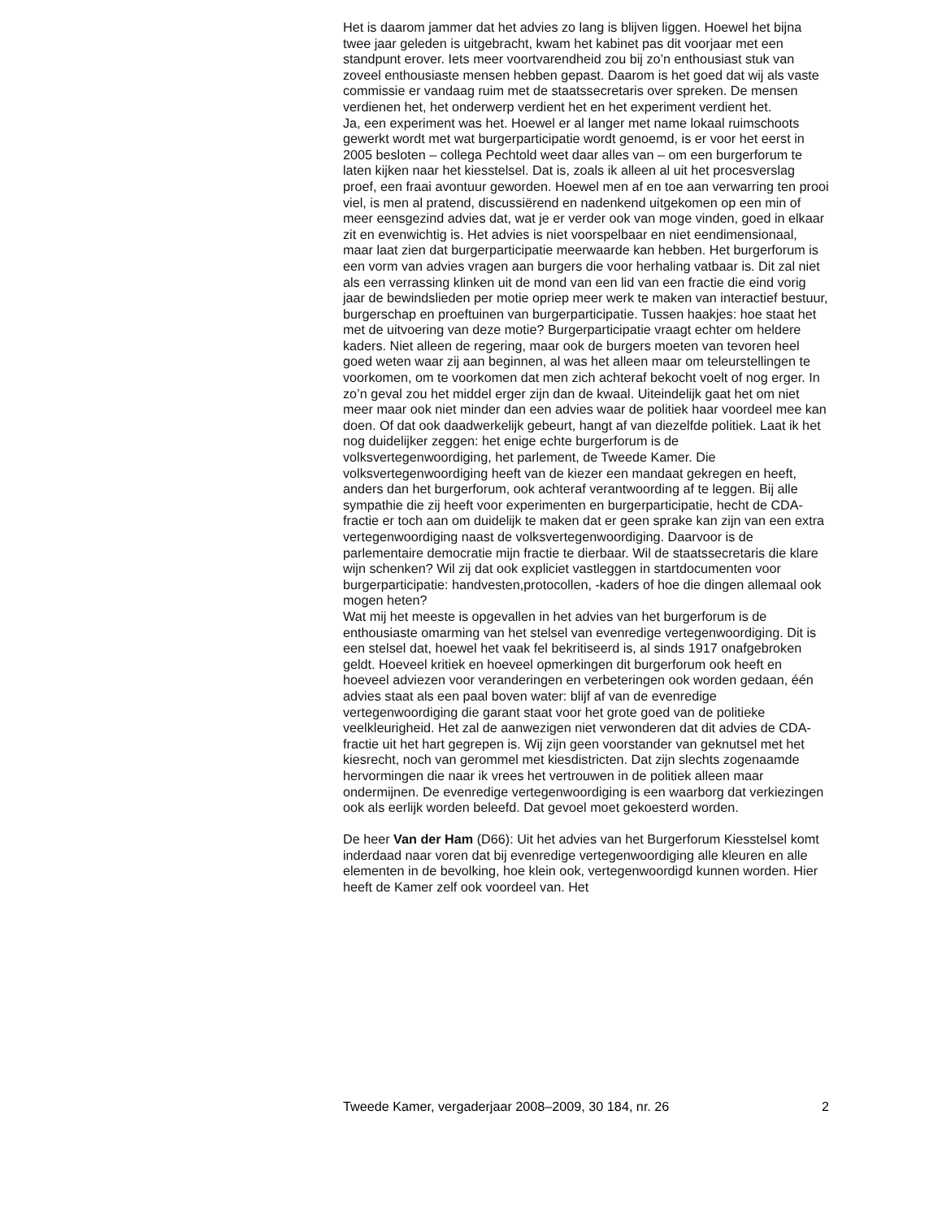Het is daarom jammer dat het advies zo lang is blijven liggen. Hoewel het bijna twee jaar geleden is uitgebracht, kwam het kabinet pas dit voorjaar met een standpunt erover. Iets meer voortvarendheid zou bij zo’n enthousiast stuk van zoveel enthousiaste mensen hebben gepast. Daarom is het goed dat wij als vaste commissie er vandaag ruim met de staatssecretaris over spreken. De mensen verdienen het, het onderwerp verdient het en het experiment verdient het.
Ja, een experiment was het. Hoewel er al langer met name lokaal ruimschoots gewerkt wordt met wat burgerparticipatie wordt genoemd, is er voor het eerst in 2005 besloten – collega Pechtold weet daar alles van – om een burgerforum te laten kijken naar het kiesstelsel. Dat is, zoals ik alleen al uit het procesverslag proef, een fraai avontuur geworden. Hoewel men af en toe aan verwarring ten prooi viel, is men al pratend, discussiërend en nadenkend uitgekomen op een min of meer eensgezind advies dat, wat je er verder ook van moge vinden, goed in elkaar zit en evenwichtig is. Het advies is niet voorspelbaar en niet eendimensionaal, maar laat zien dat burgerparticipatie meerwaarde kan hebben. Het burgerforum is een vorm van advies vragen aan burgers die voor herhaling vatbaar is. Dit zal niet als een verrassing klinken uit de mond van een lid van een fractie die eind vorig jaar de bewindslieden per motie opriep meer werk te maken van interactief bestuur, burgerschap en proeftuinen van burgerparticipatie. Tussen haakjes: hoe staat het met de uitvoering van deze motie? Burgerparticipatie vraagt echter om heldere kaders. Niet alleen de regering, maar ook de burgers moeten van tevoren heel goed weten waar zij aan beginnen, al was het alleen maar om teleurstellingen te voorkomen, om te voorkomen dat men zich achteraf bekocht voelt of nog erger. In zo’n geval zou het middel erger zijn dan de kwaal. Uiteindelijk gaat het om niet meer maar ook niet minder dan een advies waar de politiek haar voordeel mee kan doen. Of dat ook daadwerkelijk gebeurt, hangt af van diezelfde politiek. Laat ik het nog duidelijker zeggen: het enige echte burgerforum is de volksvertegenwoordiging, het parlement, de Tweede Kamer. Die volksvertegenwoordiging heeft van de kiezer een mandaat gekregen en heeft, anders dan het burgerforum, ook achteraf verantwoording af te leggen. Bij alle sympathie die zij heeft voor experimenten en burgerparticipatie, hecht de CDA-fractie er toch aan om duidelijk te maken dat er geen sprake kan zijn van een extra vertegenwoordiging naast de volksvertegenwoordiging. Daarvoor is de parlementaire democratie mijn fractie te dierbaar. Wil de staatssecretaris die klare wijn schenken? Wil zij dat ook expliciet vastleggen in startdocumenten voor burgerparticipatie: handvesten,protocollen, -kaders of hoe die dingen allemaal ook mogen heten?
Wat mij het meeste is opgevallen in het advies van het burgerforum is de enthousiaste omarming van het stelsel van evenredige vertegenwoordiging. Dit is een stelsel dat, hoewel het vaak fel bekritiseerd is, al sinds 1917 onafgebroken geldt. Hoeveel kritiek en hoeveel opmerkingen dit burgerforum ook heeft en hoeveel adviezen voor veranderingen en verbeteringen ook worden gedaan, één advies staat als een paal boven water: blijf af van de evenredige vertegenwoordiging die garant staat voor het grote goed van de politieke veelkleurigheid. Het zal de aanwezigen niet verwonderen dat dit advies de CDA-fractie uit het hart gegrepen is. Wij zijn geen voorstander van geknutsel met het kiesrecht, noch van gerommel met kiesdistricten. Dat zijn slechts zogenaamde hervormingen die naar ik vrees het vertrouwen in de politiek alleen maar ondermijnen. De evenredige vertegenwoordiging is een waarborg dat verkiezingen ook als eerlijk worden beleefd. Dat gevoel moet gekoesterd worden.
De heer Van der Ham (D66): Uit het advies van het Burgerforum Kiesstelsel komt inderdaad naar voren dat bij evenredige vertegenwoordiging alle kleuren en alle elementen in de bevolking, hoe klein ook, vertegenwoordigd kunnen worden. Hier heeft de Kamer zelf ook voordeel van. Het
Tweede Kamer, vergaderjaar 2008–2009, 30 184, nr. 26 2